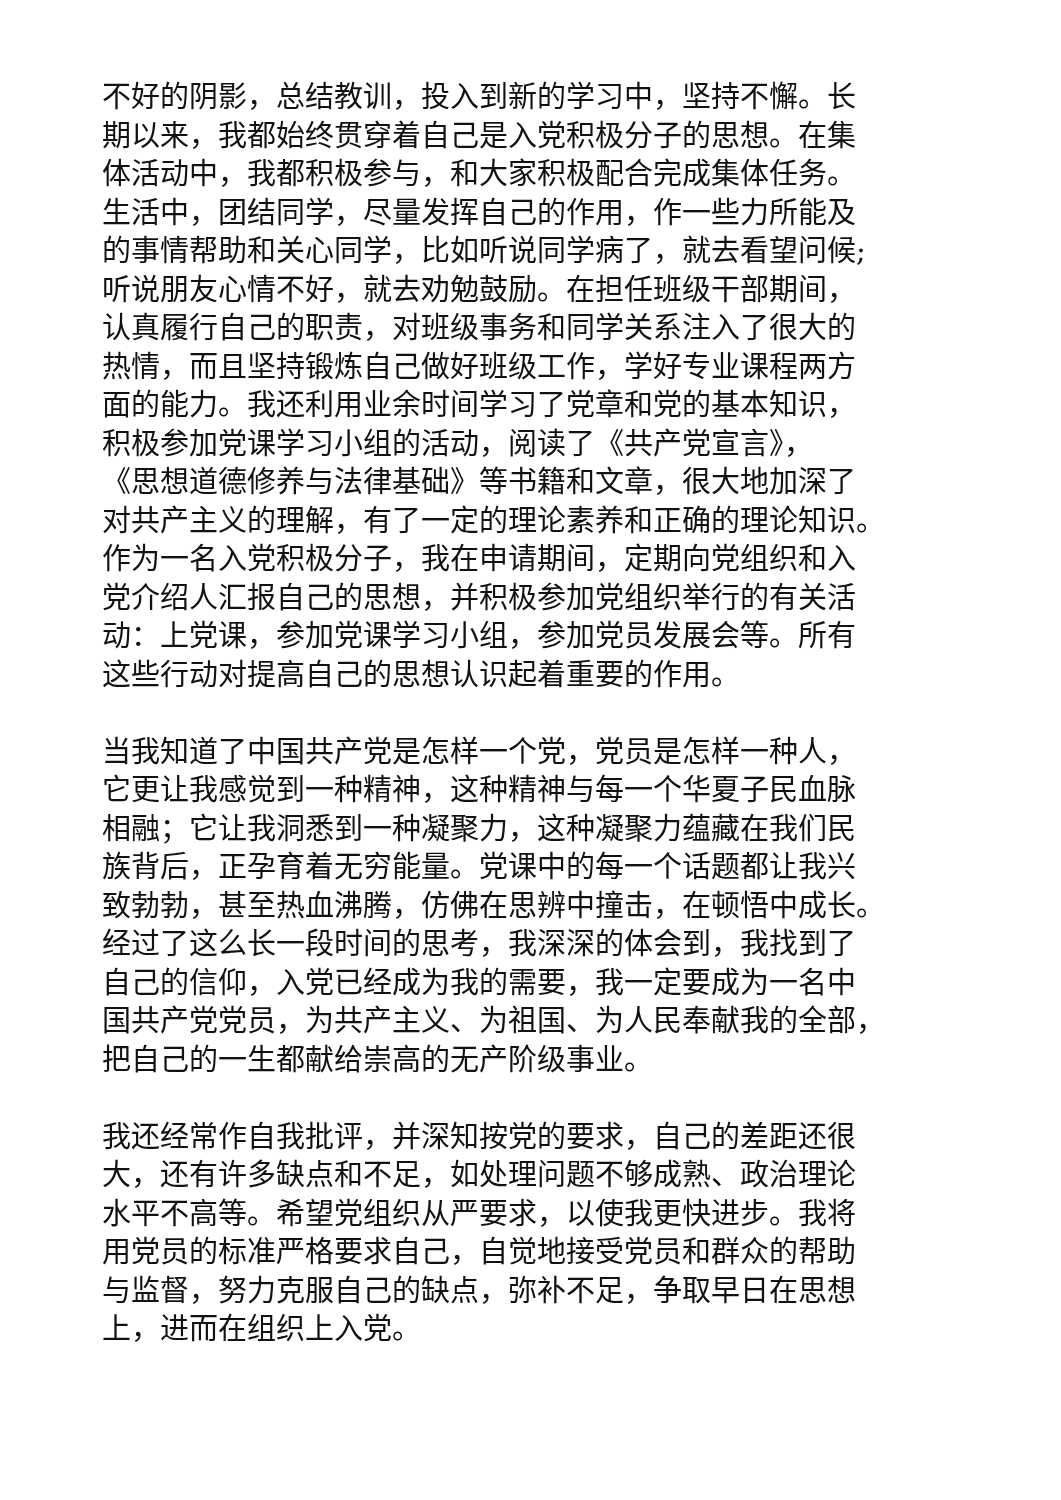不好的阴影，总结教训，投入到新的学习中，坚持不懈。长
期以来，我都始终贯穿着自己是入党积极分子的思想。在集
体活动中，我都积极参与，和大家积极配合完成集体任务。
生活中，团结同学，尽量发挥自己的作用，作一些力所能及
的事情帮助和关心同学，比如听说同学病了，就去看望问候;
听说朋友心情不好，就去劝勉鼓励。在担任班级干部期间，
认真履行自己的职责，对班级事务和同学关系注入了很大的
热情，而且坚持锻炼自己做好班级工作，学好专业课程两方
面的能力。我还利用业余时间学习了党章和党的基本知识，
积极参加党课学习小组的活动，阅读了《共产党宣言》，
《思想道德修养与法律基础》等书籍和文章，很大地加深了
对共产主义的理解，有了一定的理论素养和正确的理论知识。
作为一名入党积极分子，我在申请期间，定期向党组织和入
党介绍人汇报自己的思想，并积极参加党组织举行的有关活
动：上党课，参加党课学习小组，参加党员发展会等。所有
这些行动对提高自己的思想认识起着重要的作用。
当我知道了中国共产党是怎样一个党，党员是怎样一种人，
它更让我感觉到一种精神，这种精神与每一个华夏子民血脉
相融；它让我洞悉到一种凝聚力，这种凝聚力蕴藏在我们民
族背后，正孕育着无穷能量。党课中的每一个话题都让我兴
致勃勃，甚至热血沸腾，仿佛在思辨中撞击，在顿悟中成长。
经过了这么长一段时间的思考，我深深的体会到，我找到了
自己的信仰，入党已经成为我的需要，我一定要成为一名中
国共产党党员，为共产主义、为祖国、为人民奉献我的全部，
把自己的一生都献给崇高的无产阶级事业。
我还经常作自我批评，并深知按党的要求，自己的差距还很
大，还有许多缺点和不足，如处理问题不够成熟、政治理论
水平不高等。希望党组织从严要求，以使我更快进步。我将
用党员的标准严格要求自己，自觉地接受党员和群众的帮助
与监督，努力克服自己的缺点，弥补不足，争取早日在思想
上，进而在组织上入党。